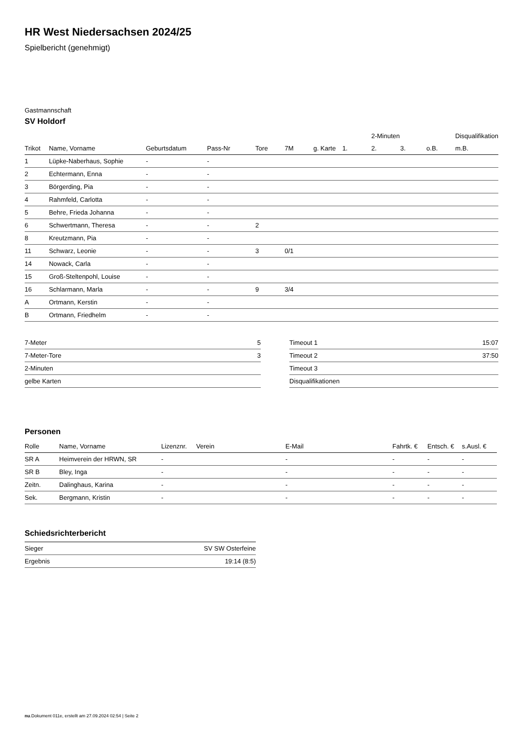HR West Niedersachsen 2024/25
Spielbericht (genehmigt)
Gastmannschaft
SV Holdorf
| | | | | | | | | 2-Minuten | | | Disqualifikation |
| Trikot | Name, Vorname | Geburtsdatum | Pass-Nr | Tore | 7M | g. Karte | 1. | 2. | 3. | o.B. | m.B. |
| 1 | Lüpke-Naberhaus, Sophie | - | - | | | | | | | | |
| 2 | Echtermann, Enna | - | - | | | | | | | | |
| 3 | Börgerding, Pia | - | - | | | | | | | | |
| 4 | Rahmfeld, Carlotta | - | - | | | | | | | | |
| 5 | Behre, Frieda Johanna | - | - | | | | | | | | |
| 6 | Schwertmann, Theresa | - | - | 2 | | | | | | | |
| 8 | Kreutzmann, Pia | - | - | | | | | | | | |
| 11 | Schwarz, Leonie | - | - | 3 | 0/1 | | | | | | |
| 14 | Nowack, Carla | - | - | | | | | | | | |
| 15 | Groß-Steltenpohl, Louise | - | - | | | | | | | | |
| 16 | Schlarmann, Marla | - | - | 9 | 3/4 | | | | | | |
| A | Ortmann, Kerstin | - | - | | | | | | | | |
| B | Ortmann, Friedhelm | - | - | | | | | | | | |
| 7-Meter | 5 |
| 7-Meter-Tore | 3 |
| 2-Minuten | |
| gelbe Karten | |
| Timeout 1 | 15:07 |
| Timeout 2 | 37:50 |
| Timeout 3 | |
| Disqualifikationen | |
Personen
| Rolle | Name, Vorname | Lizenznr. | Verein | E-Mail | Fahrtk. € | Entsch. € | s.Ausl. € |
| --- | --- | --- | --- | --- | --- | --- | --- |
| SR A | Heimverein der HRWN, SR | - | | - | - | - | - |
| SR B | Bley, Inga | - | | - | - | - | - |
| Zeitn. | Dalinghaus, Karina | - | | - | - | - | - |
| Sek. | Bergmann, Kristin | - | | - | - | - | - |
Schiedsrichterbericht
| Sieger | SV SW Osterfeine |
| Ergebnis | 19:14 (8:5) |
nu.Dokument 011e, erstellt am 27.09.2024 02:54 | Seite 2